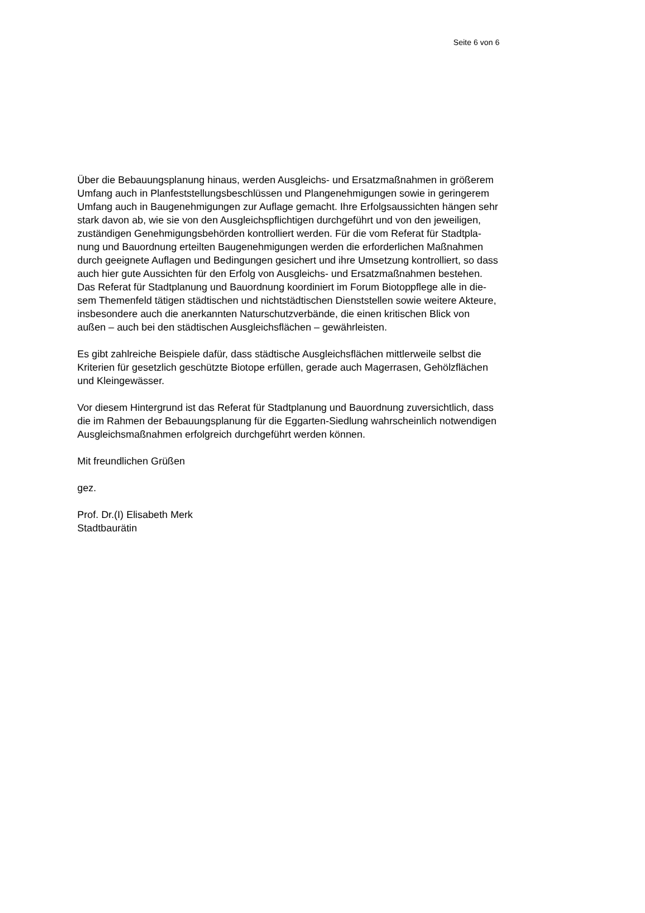Seite 6 von 6
Über die Bebauungsplanung hinaus, werden Ausgleichs- und Ersatzmaßnahmen in größerem
Umfang auch in Planfeststellungsbeschlüssen und Plangenehmigungen sowie in geringerem
Umfang auch in Baugenehmigungen zur Auflage gemacht. Ihre Erfolgsaussichten hängen sehr
stark davon ab, wie sie von den Ausgleichspflichtigen durchgeführt und von den jeweiligen,
zuständigen Genehmigungsbehörden kontrolliert werden. Für die vom Referat für Stadtpla-
nung und Bauordnung erteilten Baugenehmigungen werden die erforderlichen Maßnahmen
durch geeignete Auflagen und Bedingungen gesichert und ihre Umsetzung kontrolliert, so dass
auch hier gute Aussichten für den Erfolg von Ausgleichs- und Ersatzmaßnahmen bestehen.
Das Referat für Stadtplanung und Bauordnung koordiniert im Forum Biotoppflege alle in die-
sem Themenfeld tätigen städtischen und nichtstädtischen Dienststellen sowie weitere Akteure,
insbesondere auch die anerkannten Naturschutzverbände, die einen kritischen Blick von
außen – auch bei den städtischen Ausgleichsflächen – gewährleisten.
Es gibt zahlreiche Beispiele dafür, dass städtische Ausgleichsflächen mittlerweile selbst die
Kriterien für gesetzlich geschützte Biotope erfüllen, gerade auch Magerrasen, Gehölzflächen
und Kleingewässer.
Vor diesem Hintergrund ist das Referat für Stadtplanung und Bauordnung zuversichtlich, dass
die im Rahmen der Bebauungsplanung für die Eggarten-Siedlung wahrscheinlich notwendigen
Ausgleichsmaßnahmen erfolgreich durchgeführt werden können.
Mit freundlichen Grüßen
gez.
Prof. Dr.(I) Elisabeth Merk
Stadtbaurätin